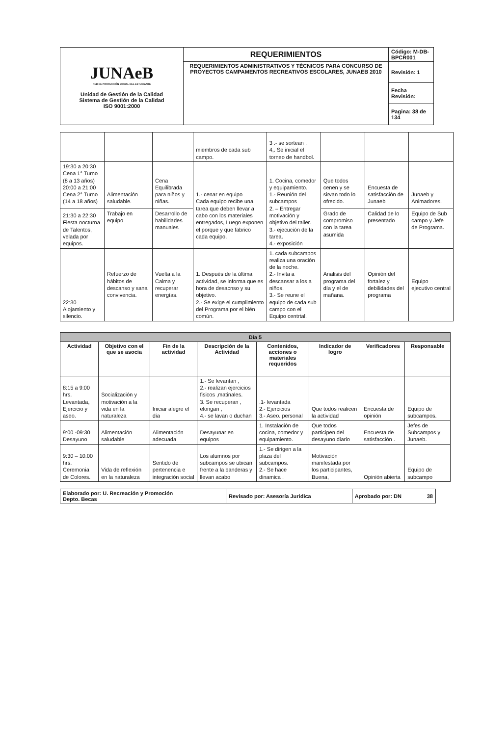| JUNAeB RED DE PROTECCIÓN SOCIAL DEL ESTUDIANTE Unidad de Gestión de la Calidad Sistema de Gestión de la Calidad ISO 9001:2000 | REQUERIMIENTOS | Código: M-DB-BPCR001 |
| | REQUERIMIENTOS ADMINISTRATIVOS Y TÉCNICOS PARA CONCURSO DE PROYECTOS CAMPAMENTOS RECREATIVOS ESCOLARES, JUNAEB 2010 | Revisión: 1 |
| | | Fecha Revisión: |
| | | Pagina: 38 de 134 |
| | | | miembros de cada sub campo. | 3 .- se sortean . 4,. Se inicial el torneo de handbol. | | | |
| 19:30 a 20:30 Cena 1° Turno (8 a 13 años) 20:00 a 21:00 Cena 2° Turno (14 a 18 años) | Alimentación saludable. | Cena Equilibrada para niños y niñas. | 1.- cenar en equipo Cada equipo recibe una tarea que deben llevar a cabo con los materiales entregados, Luego exponen el porque y que fabrico cada equipo. | 1. Cocina, comedor y equipamiento. 1.- Reunión del subcampos 2. – Entregar motivación y objetivo del taller. 3.- ejecución de la tarea. 4.- exposición | Que todos cenen y se sirvan todo lo ofrecido. | Encuesta de satisfacción de Junaeb | Junaeb y Animadores. |
| 21:30 a 22:30 Fiesta nocturna de Talentos, velada por equipos. | Trabajo en equipo | Desarrollo de habilidades manuales | | | Grado de compromiso con la tarea asumida | Calidad de lo presentado | Equipo de Sub campo y Jefe de Programa. |
| 22:30 Alojamiento y silencio. | Refuerzo de hábitos de descanso y sana convivencia. | Vuelta a la Calma y recuperar energías. | 1. Después de la última actividad, se informa que es hora de desacnso y su objetivo. 2.- Se exige el cumplimiento del Programa por el bién común. | 1. cada subcampos realiza una oración de la noche. 2.- Invita a descansar a los a niños. 3.- Se reune el equipo de cada sub campo con el Equipo centrtal. | Analisis del programa del día y el de mañana. | Opinión del fortalez y debilidades del programa | Equipo ejecutivo central |
| Día 5 | | | | | | | |
| Actividad | Objetivo con el que se asocia | Fin de la actividad | Descripción de la Actividad | Contenidos, acciones o materiales requeridos | Indicador de logro | Verificadores | Responsable |
| 8:15 a 9:00 hrs. Levantada, Ejercicio y aseo. | Socialización y motivación a la vida en la naturaleza | Iniciar alegre el día | 1.- Se levantan , 2.- realizan ejercicios fisicos ,matinales. 3. Se recuperan , elongan , 4.- se lavan o duchan | .1- levantada 2.- Ejercicios 3.- Aseo. personal | Que todos realicen la actividad | Encuesta de opinión | Equipo de subcampos. |
| 9:00 -09:30 Desayuno | Alimentación saludable | Alimentación adecuada | Desayunar en equipos | 1. Instalación de cocina, comedor y equipamiento. | Que todos participen del desayuno diario | Encuesta de satisfacción . | Jefes de Subcampos y Junaeb. |
| 9:30 – 10.00 hrs. Ceremonia de Colores. | Vida de reflexión en la naturaleza | Sentido de pertenencia e integración social | Los alumnos por subcampos se ubican frente a la banderas y llevan acabo | 1.- Se dirigen a la plaza del subcampos. 2.- Se hace dinamica . | Motivación manifestada por los participantes, Buena, | Opinión abierta | Equipo de subcampo |
| Elaborado por: U. Recreación y Promoción Depto. Becas | Revisado por: Asesoría Juridica | Aprobado por: DN 38 |